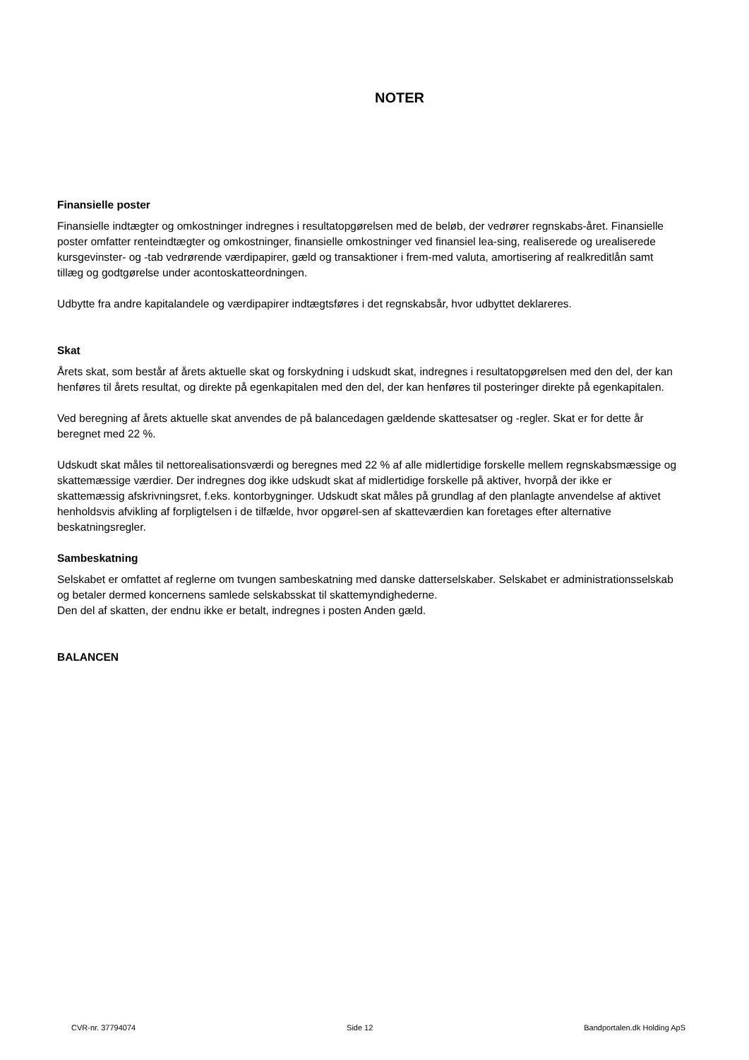NOTER
Finansielle poster
Finansielle indtægter og omkostninger indregnes i resultatopgørelsen med de beløb, der vedrører regnskabs-året. Finansielle poster omfatter renteindtægter og omkostninger, finansielle omkostninger ved finansiel lea-sing, realiserede og urealiserede kursgevinster- og -tab vedrørende værdipapirer, gæld og transaktioner i frem-med valuta, amortisering af realkreditlån samt tillæg og godtgørelse under acontoskatteordningen.
Udbytte fra andre kapitalandele og værdipapirer indtægtsføres i det regnskabsår, hvor udbyttet deklareres.
Skat
Årets skat, som består af årets aktuelle skat og forskydning i udskudt skat, indregnes i resultatopgørelsen med den del, der kan henføres til årets resultat, og direkte på egenkapitalen med den del, der kan henføres til posteringer direkte på egenkapitalen.
Ved beregning af årets aktuelle skat anvendes de på balancedagen gældende skattesatser og -regler. Skat er for dette år beregnet med 22 %.
Udskudt skat måles til nettorealisationsværdi og beregnes med 22 % af alle midlertidige forskelle mellem regnskabsmæssige og skattemæssige værdier. Der indregnes dog ikke udskudt skat af midlertidige forskelle på aktiver, hvorpå der ikke er skattemæssig afskrivningsret, f.eks. kontorbygninger. Udskudt skat måles på grundlag af den planlagte anvendelse af aktivet henholdsvis afvikling af forpligtelsen i de tilfælde, hvor opgørel-sen af skatteværdien kan foretages efter alternative beskatningsregler.
Sambeskatning
Selskabet er omfattet af reglerne om tvungen sambeskatning med danske datterselskaber. Selskabet er administrationsselskab og betaler dermed koncernens samlede selskabsskat til skattemyndighederne.
Den del af skatten, der endnu ikke er betalt, indregnes i posten Anden gæld.
BALANCEN
CVR-nr. 37794074 Side 12 Bandportalen.dk Holding ApS